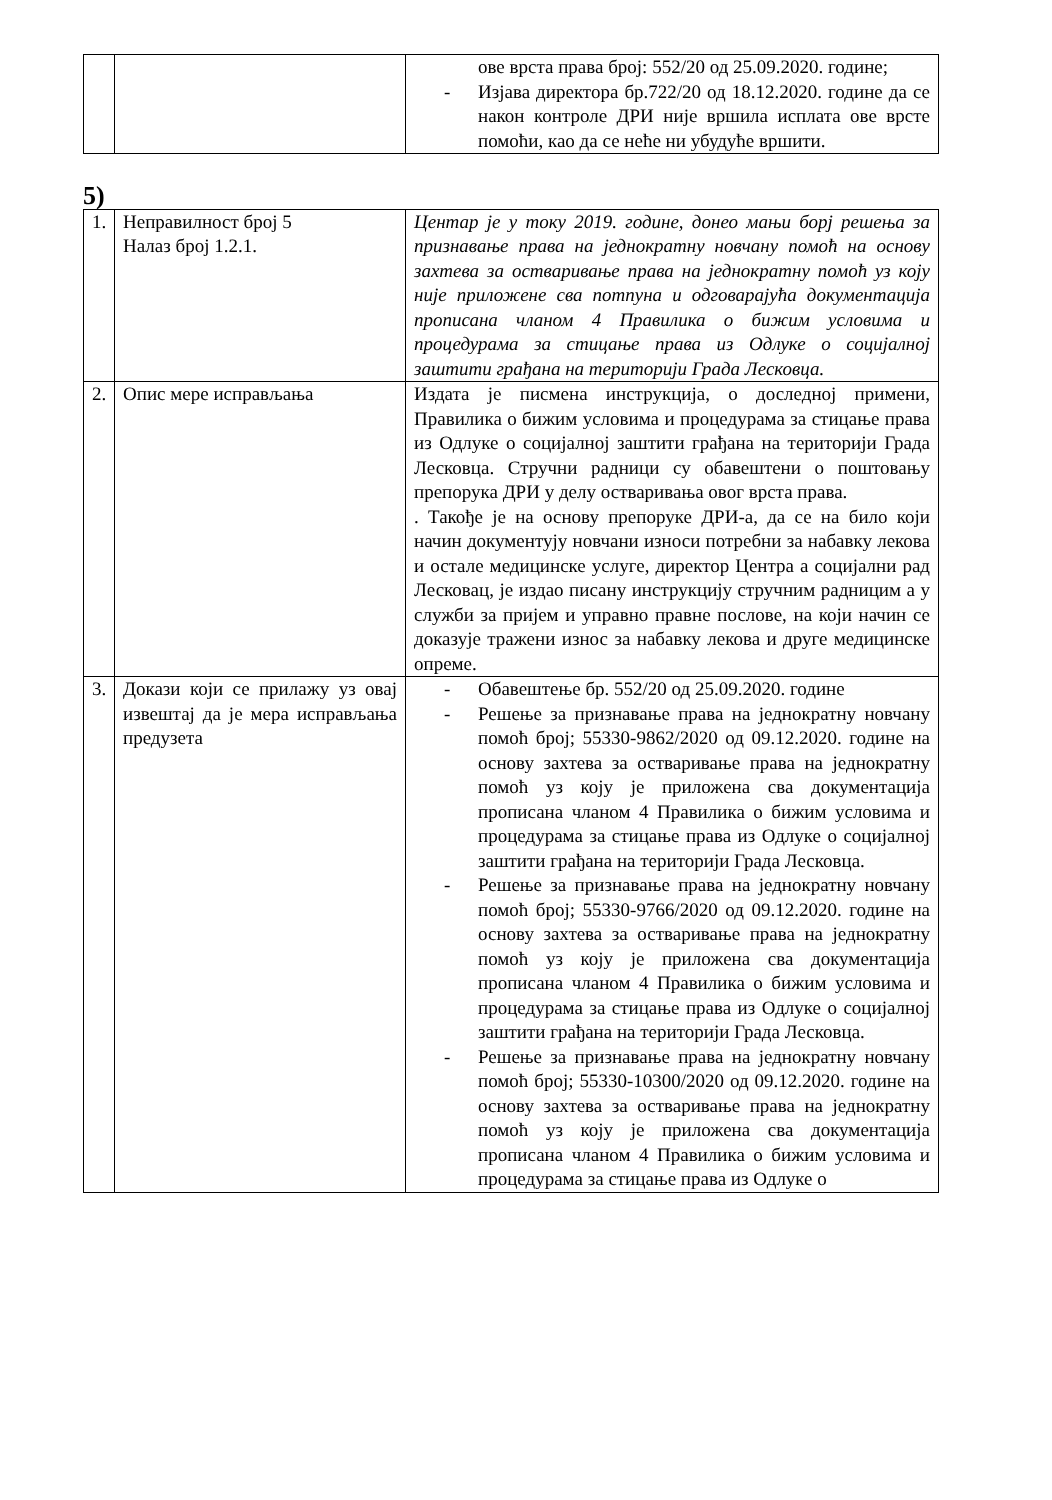| | | ове врста права број: 552/20 од 25.09.2020. године; - Изјава директора бр.722/20 од 18.12.2020. године да се након контроле ДРИ није вршила исплата ове врсте помоћи, као да се неће ни убудуће вршити. |
5)
| 1. | Неправилност број 5 Налаз број 1.2.1. | Центар је у току 2019. године, донео мањи борј решења за признавање права на једнократну новчану помоћ на основу захтева за остваривање права на једнократну помоћ уз коју није приложене сва потпуна и одговарајућа документација прописана чланом 4 Правилика о бижим условима и процедурама за стицање права из Одлуке о социјалној заштити грађана на територији Града Лесковца. |
| 2. | Опис мере исправљања | Издата је писмена инструкција, о доследној примени, Правилика о бижим условима и процедурама за стицање права из Одлуке о социјалној заштити грађана на територији Града Лесковца. Стручни радници су обавештени о поштовању препорука ДРИ у делу остваривања овог врста права. . Такође је на основу препоруке ДРИ-а, да се на било који начин документују новчани износи потребни за набавку лекова и остале медицинске услуге, директор Центра а социјални рад Лесковац, је издао писану инструкцију стручним радницим а у служби за пријем и управно правне послове, на који начин се доказује тражени износ за набавку лекова и друге медицинске опреме. |
| 3. | Докази који се прилажу уз овај извештај да је мера исправљања предузета | - Обавештење бр. 552/20 од 25.09.2020. године - Решење за признавање права на једнократну новчану помоћ број; 55330-9862/2020 од 09.12.2020. године на основу захтева за остваривање права на једнократну помоћ уз коју је приложена сва документација прописана чланом 4 Правилика о бижим условима и процедурама за стицање права из Одлуке о социјалној заштити грађана на територији Града Лесковца. - Решење за признавање права на једнократну новчану помоћ број; 55330-9766/2020 од 09.12.2020. године на основу захтева за остваривање права на једнократну помоћ уз коју је приложена сва документација прописана чланом 4 Правилика о бижим условима и процедурама за стицање права из Одлуке о социјалној заштити грађана на територији Града Лесковца. - Решење за признавање права на једнократну новчану помоћ број; 55330-10300/2020 од 09.12.2020. године на основу захтева за остваривање права на једнократну помоћ уз коју је приложена сва документација прописана чланом 4 Правилика о бижим условима и процедурама за стицање права из Одлуке о |